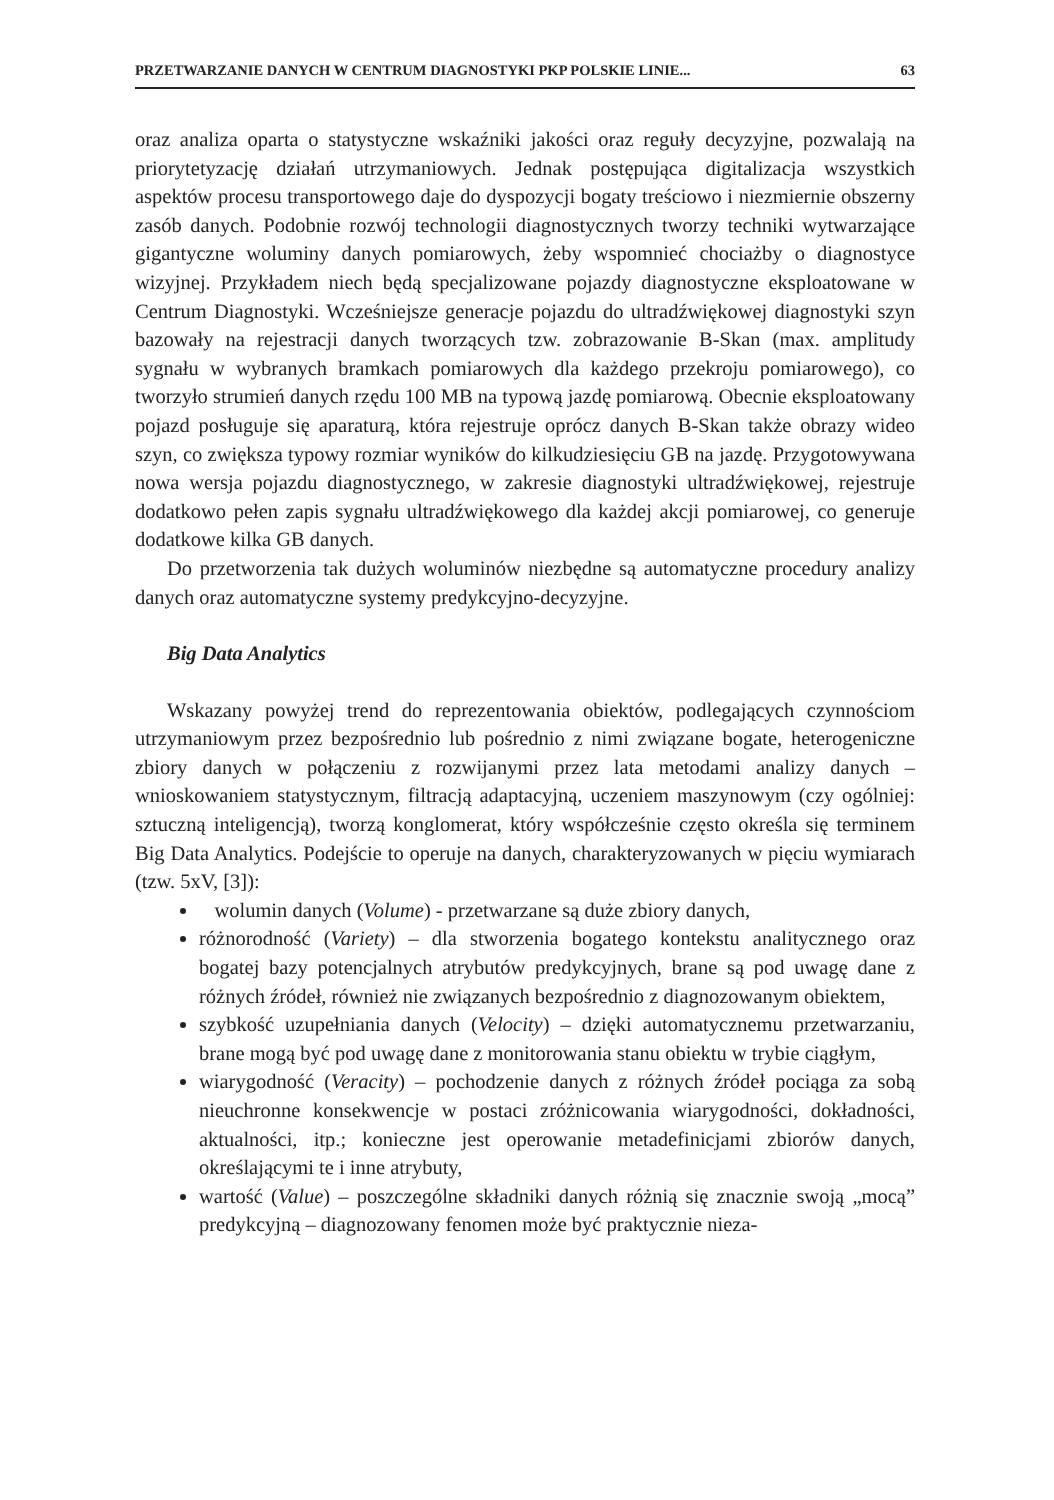PRZETWARZANIE DANYCH W CENTRUM DIAGNOSTYKI PKP POLSKIE LINIE... 63
oraz analiza oparta o statystyczne wskaźniki jakości oraz reguły decyzyjne, pozwalają na priorytetyzację działań utrzymaniowych. Jednak postępująca digitalizacja wszystkich aspektów procesu transportowego daje do dyspozycji bogaty treściowo i niezmiernie obszerny zasób danych. Podobnie rozwój technologii diagnostycznych tworzy techniki wytwarzające gigantyczne woluminy danych pomiarowych, żeby wspomnieć chociażby o diagnostyce wizyjnej. Przykładem niech będą specjalizowane pojazdy diagnostyczne eksploatowane w Centrum Diagnostyki. Wcześniejsze generacje pojazdu do ultradźwiękowej diagnostyki szyn bazowały na rejestracji danych tworzących tzw. zobrazowanie B-Skan (max. amplitudy sygnału w wybranych bramkach pomiarowych dla każdego przekroju pomiarowego), co tworzyło strumień danych rzędu 100 MB na typową jazdę pomiarową. Obecnie eksploatowany pojazd posługuje się aparaturą, która rejestruje oprócz danych B-Skan także obrazy wideo szyn, co zwiększa typowy rozmiar wyników do kilkudziesięciu GB na jazdę. Przygotowywana nowa wersja pojazdu diagnostycznego, w zakresie diagnostyki ultradźwiękowej, rejestruje dodatkowo pełen zapis sygnału ultradźwiękowego dla każdej akcji pomiarowej, co generuje dodatkowe kilka GB danych.
Do przetworzenia tak dużych woluminów niezbędne są automatyczne procedury analizy danych oraz automatyczne systemy predykcyjno-decyzyjne.
Big Data Analytics
Wskazany powyżej trend do reprezentowania obiektów, podlegających czynnościom utrzymaniowym przez bezpośrednio lub pośrednio z nimi związane bogate, heterogeniczne zbiory danych w połączeniu z rozwijanymi przez lata metodami analizy danych – wnioskowaniem statystycznym, filtracją adaptacyjną, uczeniem maszynowym (czy ogólniej: sztuczną inteligencją), tworzą konglomerat, który współcześnie często określa się terminem Big Data Analytics. Podejście to operuje na danych, charakteryzowanych w pięciu wymiarach (tzw. 5xV, [3]):
wolumin danych (Volume) - przetwarzane są duże zbiory danych,
różnorodność (Variety) – dla stworzenia bogatego kontekstu analitycznego oraz bogatej bazy potencjalnych atrybutów predykcyjnych, brane są pod uwagę dane z różnych źródeł, również nie związanych bezpośrednio z diagnozowanym obiektem,
szybkość uzupełniania danych (Velocity) – dzięki automatycznemu przetwarzaniu, brane mogą być pod uwagę dane z monitorowania stanu obiektu w trybie ciągłym,
wiarygodność (Veracity) – pochodzenie danych z różnych źródeł pociąga za sobą nieuchronne konsekwencje w postaci zróżnicowania wiarygodności, dokładności, aktualności, itp.; konieczne jest operowanie metadefinicjami zbiorów danych, określającymi te i inne atrybuty,
wartość (Value) – poszczególne składniki danych różnią się znacznie swoją „mocą” predykcyjną – diagnozowany fenomen może być praktycznie nieza-